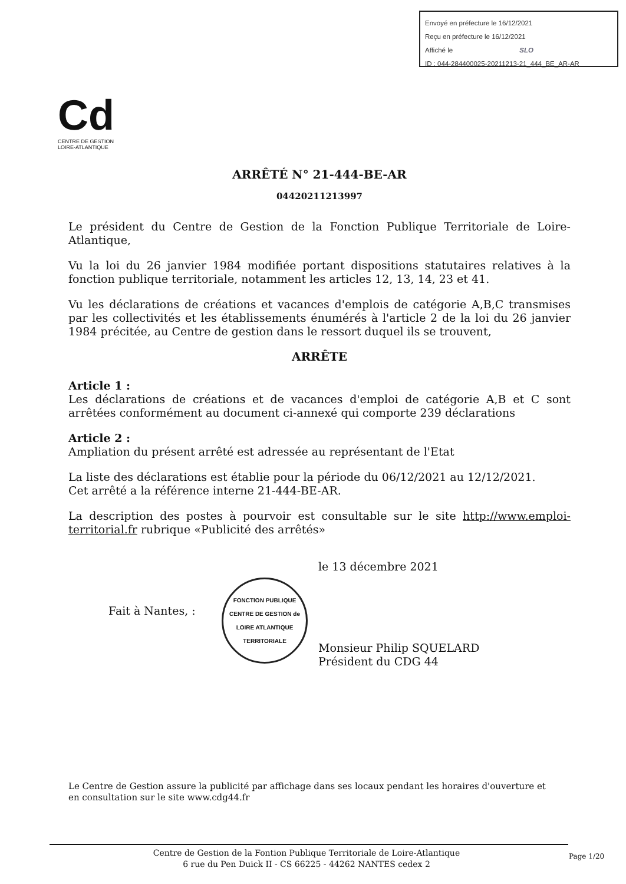Envoyé en préfecture le 16/12/2021
Reçu en préfecture le 16/12/2021
Affiché le SLO
ID : 044-284400025-20211213-21_444_BE_AR-AR
Cd
CENTRE DE GESTION
LOIRE-ATLANTIQUE
ARRÊTÉ N° 21-444-BE-AR
04420211213997
Le président du Centre de Gestion de la Fonction Publique Territoriale de Loire-Atlantique,
Vu la loi du 26 janvier 1984 modifiée portant dispositions statutaires relatives à la fonction publique territoriale, notamment les articles 12, 13, 14, 23 et 41.
Vu les déclarations de créations et vacances d'emplois de catégorie A,B,C transmises par les collectivités et les établissements énumérés à l'article 2 de la loi du 26 janvier 1984 précitée, au Centre de gestion dans le ressort duquel ils se trouvent,
ARRÊTE
Article 1 :
Les déclarations de créations et de vacances d'emploi de catégorie A,B et C sont arrêtées conformément au document ci-annexé qui comporte 239 déclarations
Article 2 :
Ampliation du présent arrêté est adressée au représentant de l'Etat
La liste des déclarations est établie pour la période du 06/12/2021 au 12/12/2021.
Cet arrêté a la référence interne 21-444-BE-AR.
La description des postes à pourvoir est consultable sur le site http://www.emploi-territorial.fr rubrique «Publicité des arrêtés»
Fait à Nantes, :
FONCTION PUBLIQUE
CENTRE DE GESTION de LOIRE ATLANTIQUE
TERRITORIALE
le 13 décembre 2021
Monsieur Philip SQUELARD
Président du CDG 44
Le Centre de Gestion assure la publicité par affichage dans ses locaux pendant les horaires d'ouverture et en consultation sur le site www.cdg44.fr
Centre de Gestion de la Fontion Publique Territoriale de Loire-Atlantique
6 rue du Pen Duick II - CS 66225 - 44262 NANTES cedex 2
Page 1/20